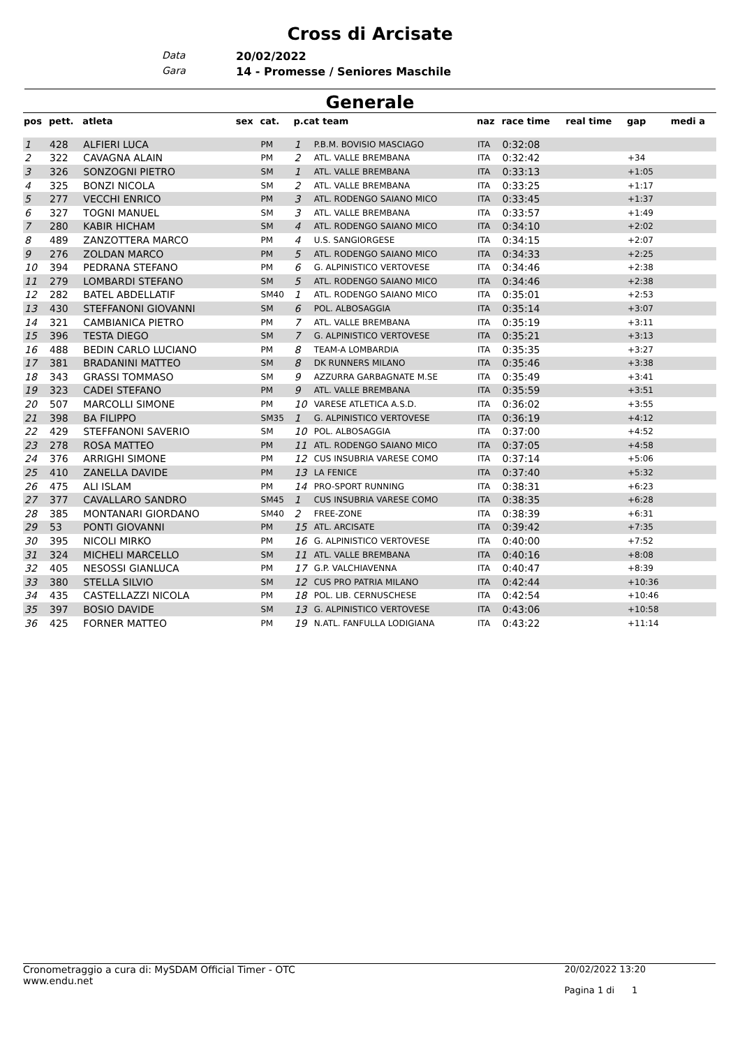Cross di Arcisate
Data 20/02/2022
Gara 14 - Promesse / Seniores Maschile
Generale
| pos | pett. | atleta | sex | cat. | p.cat team | | naz | race time | real time | gap | medi a |
| --- | --- | --- | --- | --- | --- | --- | --- | --- | --- | --- | --- |
| 1 | 428 | ALFIERI LUCA | | PM | 1 | P.B.M. BOVISIO MASCIAGO | ITA | 0:32:08 | | | |
| 2 | 322 | CAVAGNA ALAIN | | PM | 2 | ATL. VALLE BREMBANA | ITA | 0:32:42 | | +34 | |
| 3 | 326 | SONZOGNI PIETRO | | SM | 1 | ATL. VALLE BREMBANA | ITA | 0:33:13 | | +1:05 | |
| 4 | 325 | BONZI NICOLA | | SM | 2 | ATL. VALLE BREMBANA | ITA | 0:33:25 | | +1:17 | |
| 5 | 277 | VECCHI ENRICO | | PM | 3 | ATL. RODENGO SAIANO MICO | ITA | 0:33:45 | | +1:37 | |
| 6 | 327 | TOGNI MANUEL | | SM | 3 | ATL. VALLE BREMBANA | ITA | 0:33:57 | | +1:49 | |
| 7 | 280 | KABIR HICHAM | | SM | 4 | ATL. RODENGO SAIANO MICO | ITA | 0:34:10 | | +2:02 | |
| 8 | 489 | ZANZOTTERA MARCO | | PM | 4 | U.S. SANGIORGESE | ITA | 0:34:15 | | +2:07 | |
| 9 | 276 | ZOLDAN MARCO | | PM | 5 | ATL. RODENGO SAIANO MICO | ITA | 0:34:33 | | +2:25 | |
| 10 | 394 | PEDRANA STEFANO | | PM | 6 | G. ALPINISTICO VERTOVESE | ITA | 0:34:46 | | +2:38 | |
| 11 | 279 | LOMBARDI STEFANO | | SM | 5 | ATL. RODENGO SAIANO MICO | ITA | 0:34:46 | | +2:38 | |
| 12 | 282 | BATEL ABDELLATIF | | SM40 | 1 | ATL. RODENGO SAIANO MICO | ITA | 0:35:01 | | +2:53 | |
| 13 | 430 | STEFFANONI GIOVANNI | | SM | 6 | POL. ALBOSAGGIA | ITA | 0:35:14 | | +3:07 | |
| 14 | 321 | CAMBIANICA PIETRO | | PM | 7 | ATL. VALLE BREMBANA | ITA | 0:35:19 | | +3:11 | |
| 15 | 396 | TESTA DIEGO | | SM | 7 | G. ALPINISTICO VERTOVESE | ITA | 0:35:21 | | +3:13 | |
| 16 | 488 | BEDIN CARLO LUCIANO | | PM | 8 | TEAM-A LOMBARDIA | ITA | 0:35:35 | | +3:27 | |
| 17 | 381 | BRADANINI MATTEO | | SM | 8 | DK RUNNERS MILANO | ITA | 0:35:46 | | +3:38 | |
| 18 | 343 | GRASSI TOMMASO | | SM | 9 | AZZURRA GARBAGNATE M.SE | ITA | 0:35:49 | | +3:41 | |
| 19 | 323 | CADEI STEFANO | | PM | 9 | ATL. VALLE BREMBANA | ITA | 0:35:59 | | +3:51 | |
| 20 | 507 | MARCOLLI SIMONE | | PM | 10 | VARESE ATLETICA A.S.D. | ITA | 0:36:02 | | +3:55 | |
| 21 | 398 | BA FILIPPO | | SM35 | 1 | G. ALPINISTICO VERTOVESE | ITA | 0:36:19 | | +4:12 | |
| 22 | 429 | STEFFANONI SAVERIO | | SM | 10 | POL. ALBOSAGGIA | ITA | 0:37:00 | | +4:52 | |
| 23 | 278 | ROSA MATTEO | | PM | 11 | ATL. RODENGO SAIANO MICO | ITA | 0:37:05 | | +4:58 | |
| 24 | 376 | ARRIGHI SIMONE | | PM | 12 | CUS INSUBRIA VARESE COMO | ITA | 0:37:14 | | +5:06 | |
| 25 | 410 | ZANELLA DAVIDE | | PM | 13 | LA FENICE | ITA | 0:37:40 | | +5:32 | |
| 26 | 475 | ALI ISLAM | | PM | 14 | PRO-SPORT RUNNING | ITA | 0:38:31 | | +6:23 | |
| 27 | 377 | CAVALLARO SANDRO | | SM45 | 1 | CUS INSUBRIA VARESE COMO | ITA | 0:38:35 | | +6:28 | |
| 28 | 385 | MONTANARI GIORDANO | | SM40 | 2 | FREE-ZONE | ITA | 0:38:39 | | +6:31 | |
| 29 | 53 | PONTI GIOVANNI | | PM | 15 | ATL. ARCISATE | ITA | 0:39:42 | | +7:35 | |
| 30 | 395 | NICOLI MIRKO | | PM | 16 | G. ALPINISTICO VERTOVESE | ITA | 0:40:00 | | +7:52 | |
| 31 | 324 | MICHELI MARCELLO | | SM | 11 | ATL. VALLE BREMBANA | ITA | 0:40:16 | | +8:08 | |
| 32 | 405 | NESOSSI GIANLUCA | | PM | 17 | G.P. VALCHIAVENNA | ITA | 0:40:47 | | +8:39 | |
| 33 | 380 | STELLA SILVIO | | SM | 12 | CUS PRO PATRIA MILANO | ITA | 0:42:44 | | +10:36 | |
| 34 | 435 | CASTELLAZZI NICOLA | | PM | 18 | POL. LIB. CERNUSCHESE | ITA | 0:42:54 | | +10:46 | |
| 35 | 397 | BOSIO DAVIDE | | SM | 13 | G. ALPINISTICO VERTOVESE | ITA | 0:43:06 | | +10:58 | |
| 36 | 425 | FORNER MATTEO | | PM | 19 | N.ATL. FANFULLA LODIGIANA | ITA | 0:43:22 | | +11:14 | |
Cronometraggio a cura di: MySDAM Official Timer - OTC
www.endu.net
20/02/2022 13:20
Pagina 1 di 1